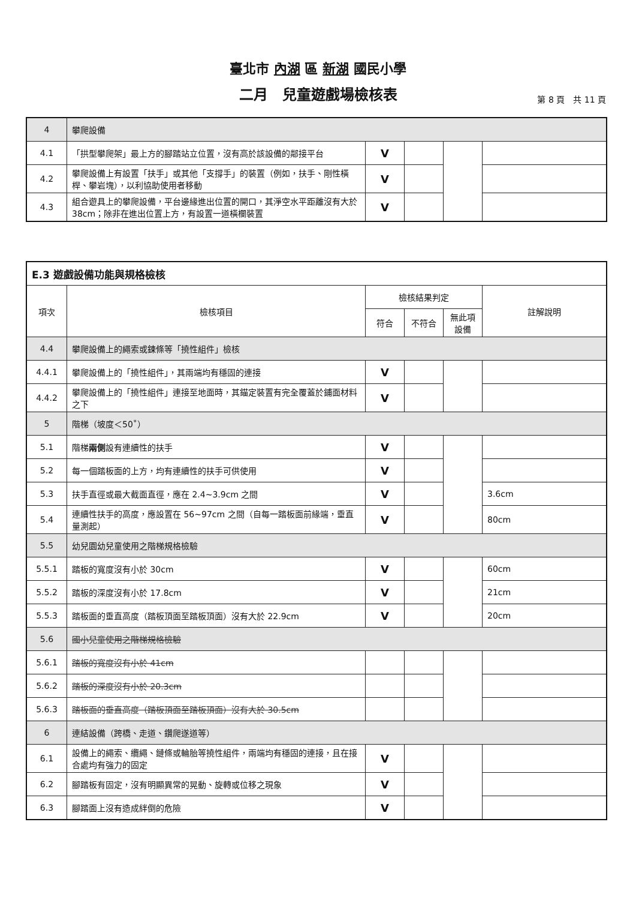臺北市 內湖 區 新湖 國民小學
二月　兒童遊戲場檢核表
第 8 頁　共 11 頁
| 4 | 攀爬設備 | | | | |
| 4.1 | 「拱型攀爬架」最上方的腳踏站立位置，沒有高於該設備的鄰接平台 | V | | | |
| 4.2 | 攀爬設備上有設置「扶手」或其他「支撐手」的裝置（例如，扶手、剛性橫桿、攀岩塊），以利協助使用者移動 | V | | | |
| 4.3 | 組合遊具上的攀爬設備，平台邊緣進出位置的開口，其淨空水平距離沒有大於 38cm；除非在進出位置上方，有設置一道橫欄裝置 | V | | | |
| E.3 遊戲設備功能與規格檢核 | | | | | |
| 項次 | 檢核項目 | 檢核結果判定 | | | 註解說明 |
| | | 符合 | 不符合 | 無此項設備 | |
| 4.4 | 攀爬設備上的繩索或鍊條等「撓性組件」檢核 | | | | |
| 4.4.1 | 攀爬設備上的「撓性組件」，其兩端均有穩固的連接 | V | | | |
| 4.4.2 | 攀爬設備上的「撓性組件」連接至地面時，其錨定裝置有完全覆蓋於鋪面材料之下 | V | | | |
| 5 | 階梯（坡度＜50˚） | | | | |
| 5.1 | 階梯 兩側 設有連續性的扶手 | V | | | |
| 5.2 | 每一個踏板面的上方，均有連續性的扶手可供使用 | V | | | |
| 5.3 | 扶手直徑或最大截面直徑，應在 2.4~3.9cm 之間 | V | | | 3.6cm |
| 5.4 | 連續性扶手的高度，應設置在 56~97cm 之間（自每一踏板面前緣端，垂直量測起） | V | | | 80cm |
| 5.5 | 幼兒園幼兒童使用之階梯規格檢驗 | | | | |
| 5.5.1 | 踏板的寬度沒有小於 30cm | V | | | 60cm |
| 5.5.2 | 踏板的深度沒有小於 17.8cm | V | | | 21cm |
| 5.5.3 | 踏板面的垂直高度（踏板頂面至踏板頂面）沒有大於 22.9cm | V | | | 20cm |
| 5.6 | 國小兒童使用之階梯規格檢驗 | | | | |
| 5.6.1 | 踏板的寬度沒有小於 41cm | | | | |
| 5.6.2 | 踏板的深度沒有小於 20.3cm | | | | |
| 5.6.3 | 踏板面的垂直高度（踏板頂面至踏板頂面）沒有大於 30.5cm | | | | |
| 6 | 連結設備（跨橋、走道、鑽爬遂道等） | | | | |
| 6.1 | 設備上的繩索、纜繩、鏈條或輪胎等撓性組件，兩端均有穩固的連接，且在接合處均有強力的固定 | V | | | |
| 6.2 | 腳踏板有固定，沒有明顯異常的晃動、旋轉或位移之現象 | V | | | |
| 6.3 | 腳踏面上沒有造成絆倒的危險 | V | | | |